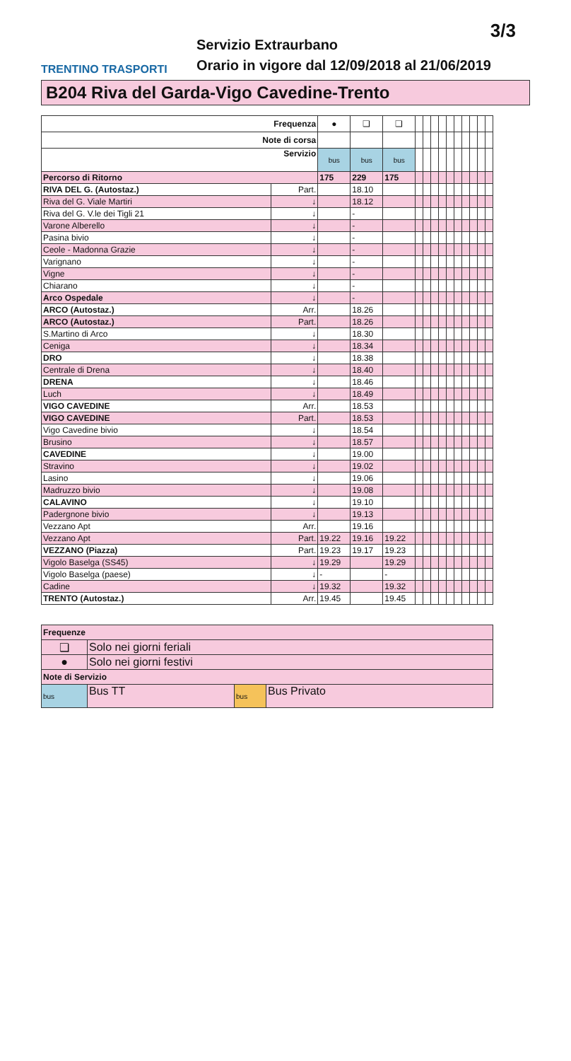3/3
TRENTINO TRASPORTI
Servizio Extraurbano
Orario in vigore dal 12/09/2018 al 21/06/2019
B204 Riva del Garda-Vigo Cavedine-Trento
| Frequenza | | ● | ❏ | ❏ | | | | | | | | | | |
| Note di corsa | | | | | | | | | | | | | | |
| Servizio | | bus | bus | bus | | | | | | | | | | |
| Percorso di Ritorno | | 175 | 229 | 175 | | | | | | | | | | |
| RIVA DEL G. (Autostaz.) | Part. | | 18.10 | | | | | | | | | | | |
| Riva del G. Viale Martiri | ↓ | | 18.12 | | | | | | | | | | | |
| Riva del G. V.le dei Tigli 21 | ↓ | | - | | | | | | | | | | | |
| Varone Alberello | ↓ | | - | | | | | | | | | | | |
| Pasina bivio | ↓ | | - | | | | | | | | | | | |
| Ceole - Madonna Grazie | ↓ | | - | | | | | | | | | | | |
| Varignano | ↓ | | - | | | | | | | | | | | |
| Vigne | ↓ | | - | | | | | | | | | | | |
| Chiarano | ↓ | | - | | | | | | | | | | | |
| Arco Ospedale | ↓ | | - | | | | | | | | | | | |
| ARCO (Autostaz.) | Arr. | | 18.26 | | | | | | | | | | | |
| ARCO (Autostaz.) | Part. | | 18.26 | | | | | | | | | | | |
| S.Martino di Arco | ↓ | | 18.30 | | | | | | | | | | | |
| Ceniga | ↓ | | 18.34 | | | | | | | | | | | |
| DRO | ↓ | | 18.38 | | | | | | | | | | | |
| Centrale di Drena | ↓ | | 18.40 | | | | | | | | | | | |
| DRENA | ↓ | | 18.46 | | | | | | | | | | | |
| Luch | ↓ | | 18.49 | | | | | | | | | | | |
| VIGO CAVEDINE | Arr. | | 18.53 | | | | | | | | | | | |
| VIGO CAVEDINE | Part. | | 18.53 | | | | | | | | | | | |
| Vigo Cavedine bivio | ↓ | | 18.54 | | | | | | | | | | | |
| Brusino | ↓ | | 18.57 | | | | | | | | | | | |
| CAVEDINE | ↓ | | 19.00 | | | | | | | | | | | |
| Stravino | ↓ | | 19.02 | | | | | | | | | | | |
| Lasino | ↓ | | 19.06 | | | | | | | | | | | |
| Madruzzo bivio | ↓ | | 19.08 | | | | | | | | | | | |
| CALAVINO | ↓ | | 19.10 | | | | | | | | | | | |
| Padergnone bivio | ↓ | | 19.13 | | | | | | | | | | | |
| Vezzano Apt | Arr. | | 19.16 | | | | | | | | | | | |
| Vezzano Apt | Part. | 19.22 | 19.16 | 19.22 | | | | | | | | | | |
| VEZZANO (Piazza) | Part. | 19.23 | 19.17 | 19.23 | | | | | | | | | | |
| Vigolo Baselga (SS45) | ↓ | 19.29 | | 19.29 | | | | | | | | | | |
| Vigolo Baselga (paese) | ↓ | - | | - | | | | | | | | | | |
| Cadine | ↓ | 19.32 | | 19.32 | | | | | | | | | | |
| TRENTO (Autostaz.) | Arr. | 19.45 | | 19.45 | | | | | | | | | | |
| Frequenze | | | |
| ❏ | Solo nei giorni feriali | | |
| ● | Solo nei giorni festivi | | |
| Note di Servizio | | | |
| bus | Bus TT | bus | Bus Privato |